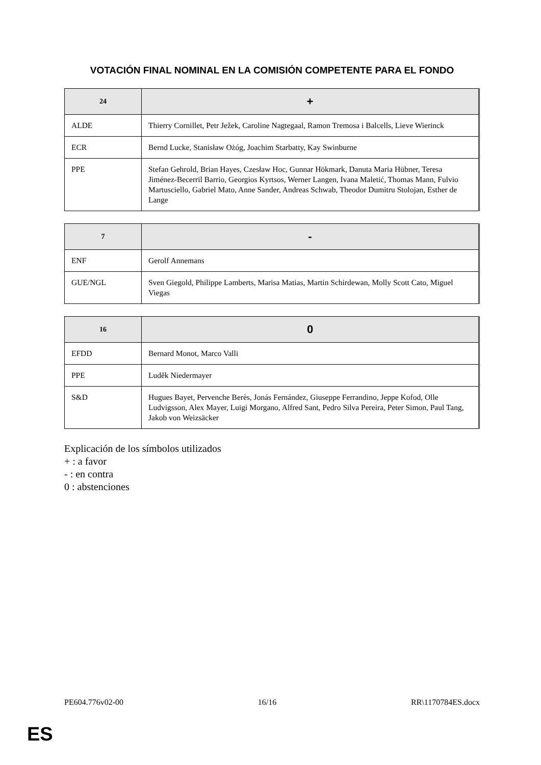VOTACIÓN FINAL NOMINAL EN LA COMISIÓN COMPETENTE PARA EL FONDO
| 24 | + |
| --- | --- |
| ALDE | Thierry Cornillet, Petr Ježek, Caroline Nagtegaal, Ramon Tremosa i Balcells, Lieve Wierinck |
| ECR | Bernd Lucke, Stanisław Ożóg, Joachim Starbatty, Kay Swinburne |
| PPE | Stefan Gehrold, Brian Hayes, Czesław Hoc, Gunnar Hökmark, Danuta Maria Hübner, Teresa Jiménez-Becerril Barrio, Georgios Kyrtsos, Werner Langen, Ivana Maletić, Thomas Mann, Fulvio Martusciello, Gabriel Mato, Anne Sander, Andreas Schwab, Theodor Dumitru Stolojan, Esther de Lange |
| 7 | - |
| --- | --- |
| ENF | Gerolf Annemans |
| GUE/NGL | Sven Giegold, Philippe Lamberts, Marisa Matias, Martin Schirdewan, Molly Scott Cato, Miguel Viegas |
| 16 | 0 |
| --- | --- |
| EFDD | Bernard Monot, Marco Valli |
| PPE | Luděk Niedermayer |
| S&D | Hugues Bayet, Pervenche Berès, Jonás Fernández, Giuseppe Ferrandino, Jeppe Kofod, Olle Ludvigsson, Alex Mayer, Luigi Morgano, Alfred Sant, Pedro Silva Pereira, Peter Simon, Paul Tang, Jakob von Weizsäcker |
Explicación de los símbolos utilizados
+ : a favor
- : en contra
0 : abstenciones
PE604.776v02-00 16/16 RR\1170784ES.docx
ES